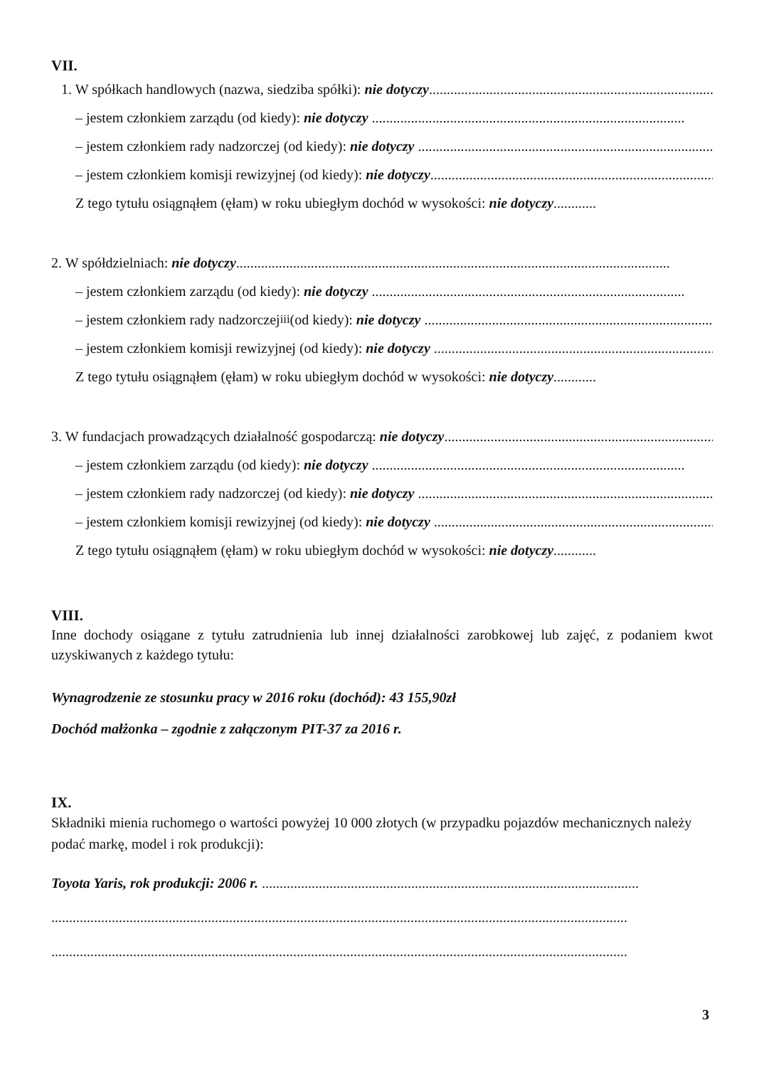VII.
1. W spółkach handlowych (nazwa, siedziba spółki): nie dotyczy........................................................................................
– jestem członkiem zarządu (od kiedy): nie dotyczy ........................................................................................
– jestem członkiem rady nadzorczej (od kiedy): nie dotyczy ........................................................................................
– jestem członkiem komisji rewizyjnej (od kiedy): nie dotyczy........................................................................................
Z tego tytułu osiągnąłem (ęłam) w roku ubiegłym dochód w wysokości: nie dotyczy............
2. W spółdzielniach: nie dotyczy..........................................................................................................................
– jestem członkiem zarządu (od kiedy): nie dotyczy ........................................................................................
– jestem członkiem rady nadzorczej<sup>iii</sup> (od kiedy): nie dotyczy ........................................................................................
– jestem członkiem komisji rewizyjnej (od kiedy): nie dotyczy ........................................................................................
Z tego tytułu osiągnąłem (ęłam) w roku ubiegłym dochód w wysokości: nie dotyczy............
3. W fundacjach prowadzących działalność gospodarczą: nie dotyczy........................................................................................
– jestem członkiem zarządu (od kiedy): nie dotyczy ........................................................................................
– jestem członkiem rady nadzorczej (od kiedy): nie dotyczy ........................................................................................
– jestem członkiem komisji rewizyjnej (od kiedy): nie dotyczy ........................................................................................
Z tego tytułu osiągnąłem (ęłam) w roku ubiegłym dochód w wysokości: nie dotyczy............
VIII.
Inne dochody osiągane z tytułu zatrudnienia lub innej działalności zarobkowej lub zajęć, z podaniem kwot uzyskiwanych z każdego tytułu:
Wynagrodzenie ze stosunku pracy w 2016 roku (dochód): 43 155,90zł
Dochód małżonka – zgodnie z załączonym PIT-37 za 2016 r.
IX.
Składniki mienia ruchomego o wartości powyżej 10 000 złotych (w przypadku pojazdów mechanicznych należy podać markę, model i rok produkcji):
Toyota Yaris, rok produkcji: 2006 r. ..........................................................................................................
..................................................................................................................................................................
..................................................................................................................................................................
3